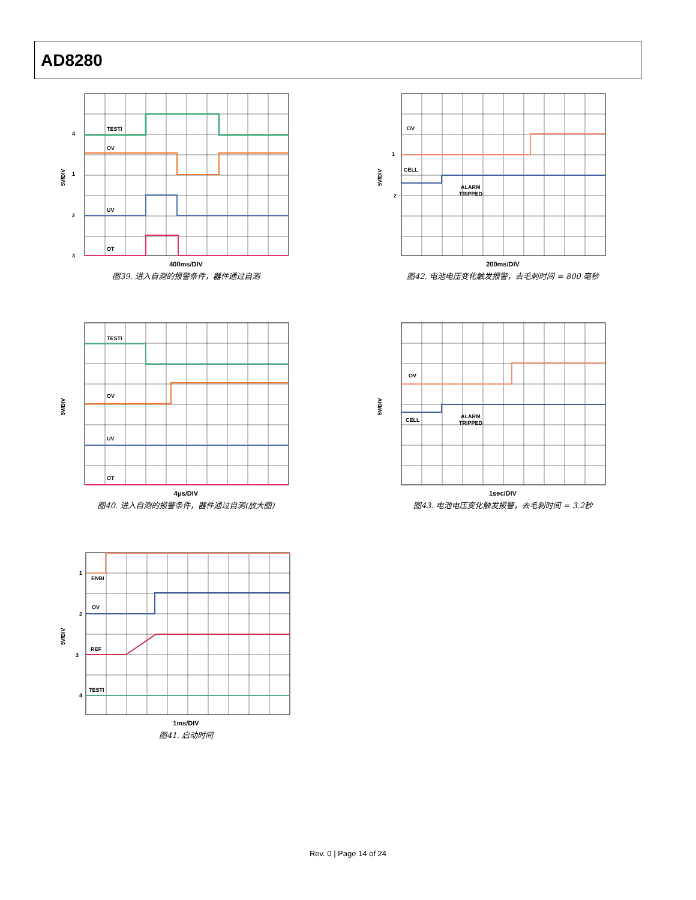AD8280
TESTI
OV
UV
OT
4
1
2
3
5V/DIV
400ms/DIV
图39. 进入自测的报警条件，器件通过自测
OV
CELL
ALARM
TRIPPED
1
2
5V/DIV
200ms/DIV
图42. 电池电压变化触发报警，去毛刺时间 = 800 毫秒
TESTI
OV
UV
OT
5V/DIV
4μs/DIV
图40. 进入自测的报警条件，器件通过自测(放大图)
OV
CELL
ALARM
TRIPPED
5V/DIV
1sec/DIV
图43. 电池电压变化触发报警，去毛刺时间 = 3.2秒
ENBI
OV
REF
TESTI
1
2
3
4
5V/DIV
1ms/DIV
图41. 启动时间
Rev. 0 | Page 14 of 24